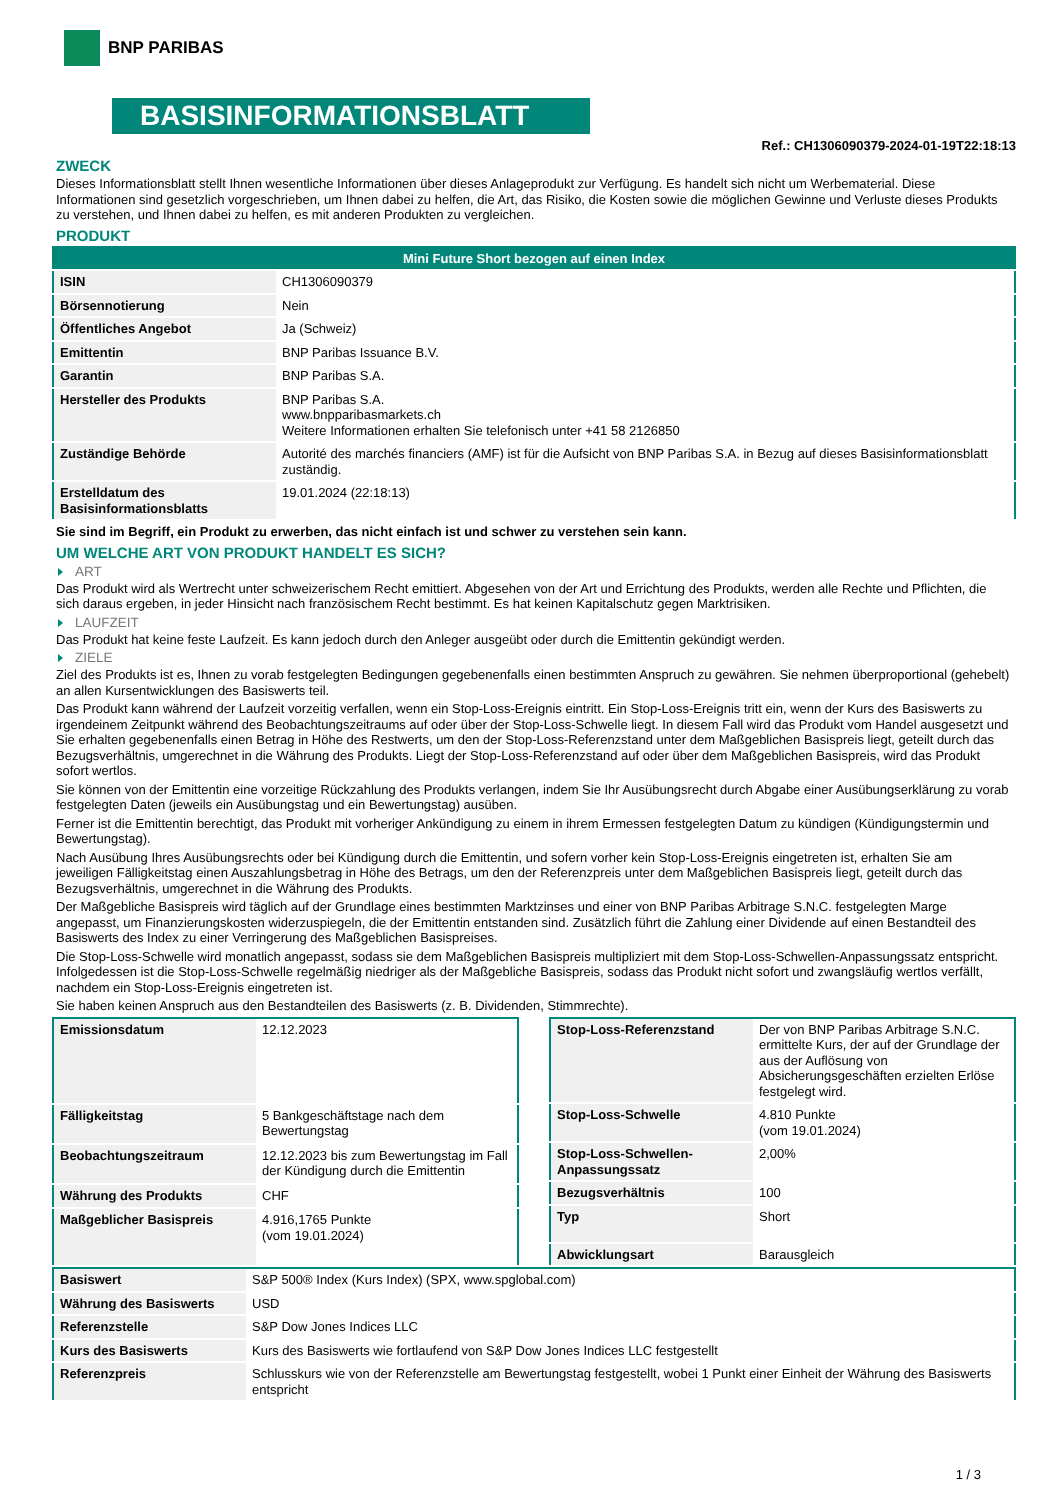BNP PARIBAS
BASISINFORMATIONSBLATT
Ref.: CH1306090379-2024-01-19T22:18:13
ZWECK
Dieses Informationsblatt stellt Ihnen wesentliche Informationen über dieses Anlageprodukt zur Verfügung. Es handelt sich nicht um Werbematerial. Diese Informationen sind gesetzlich vorgeschrieben, um Ihnen dabei zu helfen, die Art, das Risiko, die Kosten sowie die möglichen Gewinne und Verluste dieses Produkts zu verstehen, und Ihnen dabei zu helfen, es mit anderen Produkten zu vergleichen.
PRODUKT
| Mini Future Short bezogen auf einen Index | |
| --- | --- |
| ISIN | CH1306090379 |
| Börsennotierung | Nein |
| Öffentliches Angebot | Ja (Schweiz) |
| Emittentin | BNP Paribas Issuance B.V. |
| Garantin | BNP Paribas S.A. |
| Hersteller des Produkts | BNP Paribas S.A. www.bnpparibasmarkets.ch Weitere Informationen erhalten Sie telefonisch unter +41 58 2126850 |
| Zuständige Behörde | Autorité des marchés financiers (AMF) ist für die Aufsicht von BNP Paribas S.A. in Bezug auf dieses Basisinformationsblatt zuständig. |
| Erstelldatum des Basisinformationsblatts | 19.01.2024 (22:18:13) |
Sie sind im Begriff, ein Produkt zu erwerben, das nicht einfach ist und schwer zu verstehen sein kann.
UM WELCHE ART VON PRODUKT HANDELT ES SICH?
ART
Das Produkt wird als Wertrecht unter schweizerischem Recht emittiert. Abgesehen von der Art und Errichtung des Produkts, werden alle Rechte und Pflichten, die sich daraus ergeben, in jeder Hinsicht nach französischem Recht bestimmt. Es hat keinen Kapitalschutz gegen Marktrisiken.
LAUFZEIT
Das Produkt hat keine feste Laufzeit. Es kann jedoch durch den Anleger ausgeübt oder durch die Emittentin gekündigt werden.
ZIELE
Ziel des Produkts ist es, Ihnen zu vorab festgelegten Bedingungen gegebenenfalls einen bestimmten Anspruch zu gewähren. Sie nehmen überproportional (gehebelt) an allen Kursentwicklungen des Basiswerts teil.
Das Produkt kann während der Laufzeit vorzeitig verfallen, wenn ein Stop-Loss-Ereignis eintritt. Ein Stop-Loss-Ereignis tritt ein, wenn der Kurs des Basiswerts zu irgendeinem Zeitpunkt während des Beobachtungszeitraums auf oder über der Stop-Loss-Schwelle liegt. In diesem Fall wird das Produkt vom Handel ausgesetzt und Sie erhalten gegebenenfalls einen Betrag in Höhe des Restwerts, um den der Stop-Loss-Referenzstand unter dem Maßgeblichen Basispreis liegt, geteilt durch das Bezugsverhältnis, umgerechnet in die Währung des Produkts. Liegt der Stop-Loss-Referenzstand auf oder über dem Maßgeblichen Basispreis, wird das Produkt sofort wertlos.
Sie können von der Emittentin eine vorzeitige Rückzahlung des Produkts verlangen, indem Sie Ihr Ausübungsrecht durch Abgabe einer Ausübungserklärung zu vorab festgelegten Daten (jeweils ein Ausübungstag und ein Bewertungstag) ausüben.
Ferner ist die Emittentin berechtigt, das Produkt mit vorheriger Ankündigung zu einem in ihrem Ermessen festgelegten Datum zu kündigen (Kündigungstermin und Bewertungstag).
Nach Ausübung Ihres Ausübungsrechts oder bei Kündigung durch die Emittentin, und sofern vorher kein Stop-Loss-Ereignis eingetreten ist, erhalten Sie am jeweiligen Fälligkeitstag einen Auszahlungsbetrag in Höhe des Betrags, um den der Referenzpreis unter dem Maßgeblichen Basispreis liegt, geteilt durch das Bezugsverhältnis, umgerechnet in die Währung des Produkts.
Der Maßgebliche Basispreis wird täglich auf der Grundlage eines bestimmten Marktzinses und einer von BNP Paribas Arbitrage S.N.C. festgelegten Marge angepasst, um Finanzierungskosten widerzuspiegeln, die der Emittentin entstanden sind. Zusätzlich führt die Zahlung einer Dividende auf einen Bestandteil des Basiswerts des Index zu einer Verringerung des Maßgeblichen Basispreises.
Die Stop-Loss-Schwelle wird monatlich angepasst, sodass sie dem Maßgeblichen Basispreis multipliziert mit dem Stop-Loss-Schwellen-Anpassungssatz entspricht. Infolgedessen ist die Stop-Loss-Schwelle regelmäßig niedriger als der Maßgebliche Basispreis, sodass das Produkt nicht sofort und zwangsläufig wertlos verfällt, nachdem ein Stop-Loss-Ereignis eingetreten ist.
Sie haben keinen Anspruch aus den Bestandteilen des Basiswerts (z. B. Dividenden, Stimmrechte).
| Emissionsdatum | 12.12.2023 |
| Fälligkeitstag | 5 Bankgeschäftstage nach dem Bewertungstag |
| Beobachtungszeitraum | 12.12.2023 bis zum Bewertungstag im Fall der Kündigung durch die Emittentin |
| Währung des Produkts | CHF |
| Maßgeblicher Basispreis | 4.916,1765 Punkte (vom 19.01.2024) |
| Stop-Loss-Referenzstand | Der von BNP Paribas Arbitrage S.N.C. ermittelte Kurs, der auf der Grundlage der aus der Auflösung von Absicherungsgeschäften erzielten Erlöse festgelegt wird. |
| Stop-Loss-Schwelle | 4.810 Punkte (vom 19.01.2024) |
| Stop-Loss-Schwellen-Anpassungssatz | 2,00% |
| Bezugsverhältnis | 100 |
| Typ | Short |
| Abwicklungsart | Barausgleich |
| Basiswert | S&P 500® Index (Kurs Index) (SPX, www.spglobal.com) |
| Währung des Basiswerts | USD |
| Referenzstelle | S&P Dow Jones Indices LLC |
| Kurs des Basiswerts | Kurs des Basiswerts wie fortlaufend von S&P Dow Jones Indices LLC festgestellt |
| Referenzpreis | Schlusskurs wie von der Referenzstelle am Bewertungstag festgestellt, wobei 1 Punkt einer Einheit der Währung des Basiswerts entspricht |
1 / 3